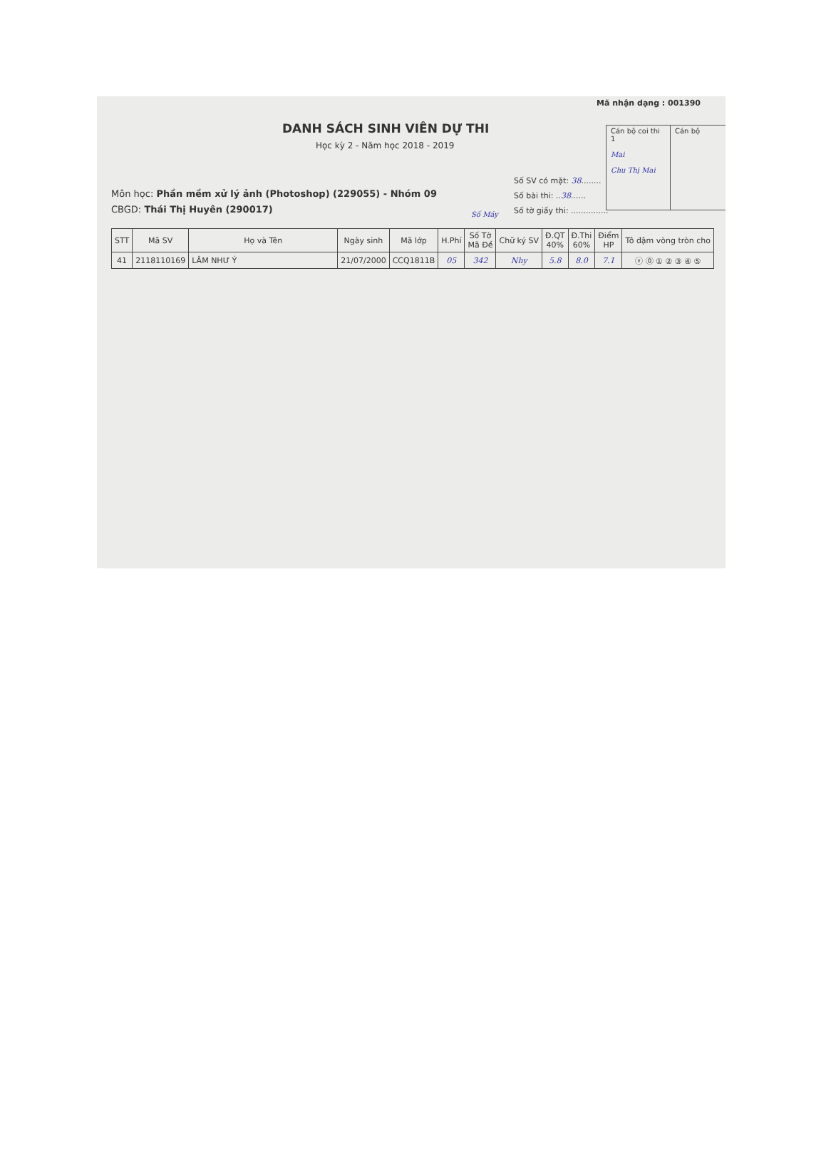Mã nhận dạng : 001390
DANH SÁCH SINH VIÊN DỰ THI
Học kỳ 2 - Năm học 2018 - 2019
Môn học: Phần mềm xử lý ảnh (Photoshop) (229055) - Nhóm 09
CBGD: Thái Thị Huyên (290017)
Số SV có mặt: 38........
Số bài thi: ..38......
Số tờ giấy thi: ...............
Cán bộ coi thi 1
Mai
Chu Thị Mai
Cán bộ
Số Máy
| STT | Mã SV | Họ và Tên | Ngày sinh | Mã lớp | H.Phí | Số Tờ Mã Đề | Chữ ký SV | Đ.QT 40% | Đ.Thi 60% | Điểm HP | Tô đậm vòng tròn cho |
| --- | --- | --- | --- | --- | --- | --- | --- | --- | --- | --- | --- |
| 41 | 2118110169 | LÂM NHƯ Ý | 21/07/2000 | CCQ1811B | 05 | 342 | Nhy | 5.8 | 8.0 | 7.1 | ⓥ ⓪ ① ② ③ ④ ⑤ |